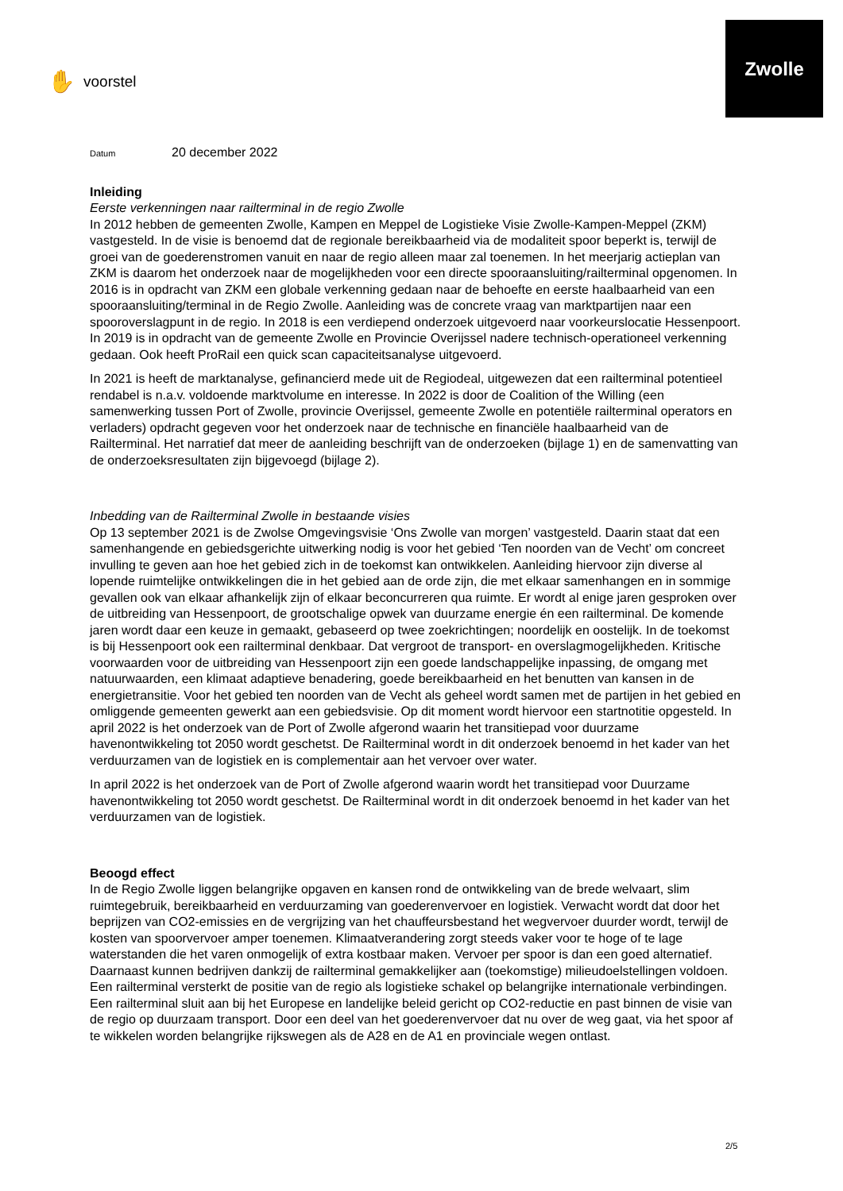✋ voorstel
Zwolle
Datum 20 december 2022
Inleiding
Eerste verkenningen naar railterminal in de regio Zwolle
In 2012 hebben de gemeenten Zwolle, Kampen en Meppel de Logistieke Visie Zwolle-Kampen-Meppel (ZKM) vastgesteld. In de visie is benoemd dat de regionale bereikbaarheid via de modaliteit spoor beperkt is, terwijl de groei van de goederenstromen vanuit en naar de regio alleen maar zal toenemen. In het meerjarig actieplan van ZKM is daarom het onderzoek naar de mogelijkheden voor een directe spooraansluiting/railterminal opgenomen. In 2016 is in opdracht van ZKM een globale verkenning gedaan naar de behoefte en eerste haalbaarheid van een spooraansluiting/terminal in de Regio Zwolle. Aanleiding was de concrete vraag van marktpartijen naar een spooroverslagpunt in de regio. In 2018 is een verdiepend onderzoek uitgevoerd naar voorkeurslocatie Hessenpoort. In 2019 is in opdracht van de gemeente Zwolle en Provincie Overijssel nadere technisch-operationeel verkenning gedaan. Ook heeft ProRail een quick scan capaciteitsanalyse uitgevoerd.
In 2021 is heeft de marktanalyse, gefinancierd mede uit de Regiodeal, uitgewezen dat een railterminal potentieel rendabel is n.a.v. voldoende marktvolume en interesse. In 2022 is door de Coalition of the Willing (een samenwerking tussen Port of Zwolle, provincie Overijssel, gemeente Zwolle en potentiële railterminal operators en verladers) opdracht gegeven voor het onderzoek naar de technische en financiële haalbaarheid van de Railterminal. Het narratief dat meer de aanleiding beschrijft van de onderzoeken (bijlage 1) en de samenvatting van de onderzoeksresultaten zijn bijgevoegd (bijlage 2).
Inbedding van de Railterminal Zwolle in bestaande visies
Op 13 september 2021 is de Zwolse Omgevingsvisie ‘Ons Zwolle van morgen’ vastgesteld. Daarin staat dat een samenhangende en gebiedsgerichte uitwerking nodig is voor het gebied ‘Ten noorden van de Vecht’ om concreet invulling te geven aan hoe het gebied zich in de toekomst kan ontwikkelen. Aanleiding hiervoor zijn diverse al lopende ruimtelijke ontwikkelingen die in het gebied aan de orde zijn, die met elkaar samenhangen en in sommige gevallen ook van elkaar afhankelijk zijn of elkaar beconcurreren qua ruimte. Er wordt al enige jaren gesproken over de uitbreiding van Hessenpoort, de grootschalige opwek van duurzame energie én een railterminal. De komende jaren wordt daar een keuze in gemaakt, gebaseerd op twee zoekrichtingen; noordelijk en oostelijk. In de toekomst is bij Hessenpoort ook een railterminal denkbaar. Dat vergroot de transport- en overslagmogelijkheden. Kritische voorwaarden voor de uitbreiding van Hessenpoort zijn een goede landschappelijke inpassing, de omgang met natuurwaarden, een klimaat adaptieve benadering, goede bereikbaarheid en het benutten van kansen in de energietransitie. Voor het gebied ten noorden van de Vecht als geheel wordt samen met de partijen in het gebied en omliggende gemeenten gewerkt aan een gebiedsvisie. Op dit moment wordt hiervoor een startnotitie opgesteld. In april 2022 is het onderzoek van de Port of Zwolle afgerond waarin het transitiepad voor duurzame havenontwikkeling tot 2050 wordt geschetst. De Railterminal wordt in dit onderzoek benoemd in het kader van het verduurzamen van de logistiek en is complementair aan het vervoer over water.
In april 2022 is het onderzoek van de Port of Zwolle afgerond waarin wordt het transitiepad voor Duurzame havenontwikkeling tot 2050 wordt geschetst. De Railterminal wordt in dit onderzoek benoemd in het kader van het verduurzamen van de logistiek.
Beoogd effect
In de Regio Zwolle liggen belangrijke opgaven en kansen rond de ontwikkeling van de brede welvaart, slim ruimtegebruik, bereikbaarheid en verduurzaming van goederenvervoer en logistiek. Verwacht wordt dat door het beprijzen van CO2-emissies en de vergrijzing van het chauffeursbestand het wegvervoer duurder wordt, terwijl de kosten van spoorvervoer amper toenemen. Klimaatverandering zorgt steeds vaker voor te hoge of te lage waterstanden die het varen onmogelijk of extra kostbaar maken. Vervoer per spoor is dan een goed alternatief. Daarnaast kunnen bedrijven dankzij de railterminal gemakkelijker aan (toekomstige) milieudoelstellingen voldoen. Een railterminal versterkt de positie van de regio als logistieke schakel op belangrijke internationale verbindingen. Een railterminal sluit aan bij het Europese en landelijke beleid gericht op CO2-reductie en past binnen de visie van de regio op duurzaam transport. Door een deel van het goederenvervoer dat nu over de weg gaat, via het spoor af te wikkelen worden belangrijke rijkswegen als de A28 en de A1 en provinciale wegen ontlast.
2/5